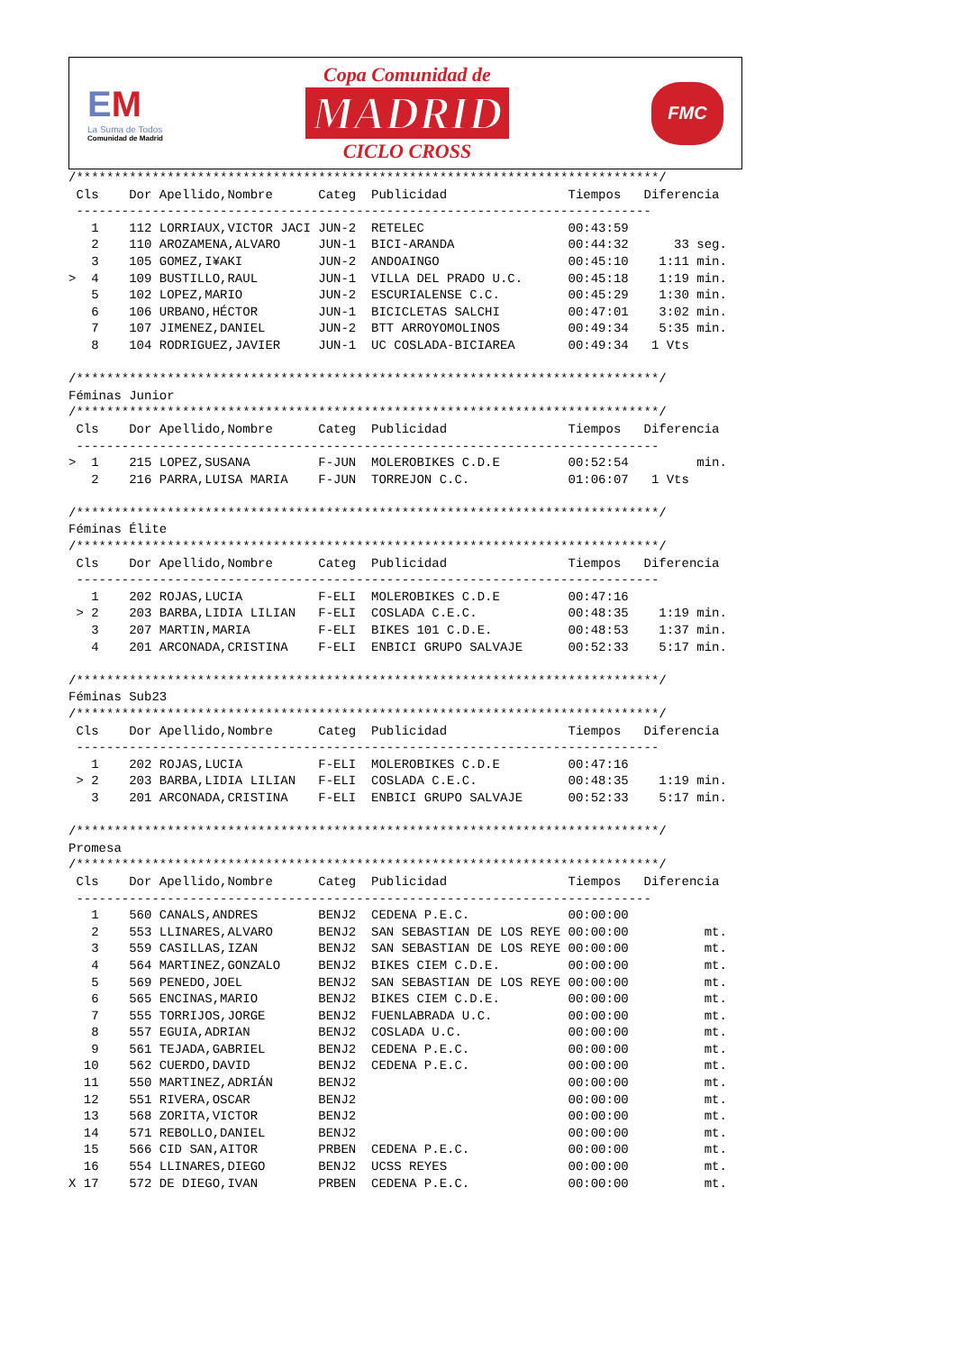EM
La Suma de Todos
Comunidad de Madrid
Copa Comunidad de
MADRID
CICLO CROSS
FMC
/*****************************************************************************/
 Cls    Dor Apellido,Nombre      Categ  Publicidad                Tiempos   Diferencia
 ----------------------------------------------------------------------------
   1    112 LORRIAUX,VICTOR JACI JUN-2  RETELEC                   00:43:59
   2    110 AROZAMENA,ALVARO     JUN-1  BICI-ARANDA               00:44:32      33 seg.
   3    105 GOMEZ,I¥AKI          JUN-2  ANDOAINGO                 00:45:10    1:11 min.
>  4    109 BUSTILLO,RAUL        JUN-1  VILLA DEL PRADO U.C.      00:45:18    1:19 min.
   5    102 LOPEZ,MARIO          JUN-2  ESCURIALENSE C.C.         00:45:29    1:30 min.
   6    106 URBANO,HÉCTOR        JUN-1  BICICLETAS SALCHI         00:47:01    3:02 min.
   7    107 JIMENEZ,DANIEL       JUN-2  BTT ARROYOMOLINOS         00:49:34    5:35 min.
   8    104 RODRIGUEZ,JAVIER     JUN-1  UC COSLADA-BICIAREA       00:49:34   1 Vts

/*****************************************************************************/
Féminas Junior
/*****************************************************************************/
 Cls    Dor Apellido,Nombre      Categ  Publicidad                Tiempos   Diferencia
 -----------------------------------------------------------------------------
>  1    215 LOPEZ,SUSANA         F-JUN  MOLEROBIKES C.D.E         00:52:54         min.
   2    216 PARRA,LUISA MARIA    F-JUN  TORREJON C.C.             01:06:07   1 Vts

/*****************************************************************************/
Féminas Élite
/*****************************************************************************/
 Cls    Dor Apellido,Nombre      Categ  Publicidad                Tiempos   Diferencia
 -----------------------------------------------------------------------------
   1    202 ROJAS,LUCIA          F-ELI  MOLEROBIKES C.D.E         00:47:16
 > 2    203 BARBA,LIDIA LILIAN   F-ELI  COSLADA C.E.C.            00:48:35    1:19 min.
   3    207 MARTIN,MARIA         F-ELI  BIKES 101 C.D.E.          00:48:53    1:37 min.
   4    201 ARCONADA,CRISTINA    F-ELI  ENBICI GRUPO SALVAJE      00:52:33    5:17 min.

/*****************************************************************************/
Féminas Sub23
/*****************************************************************************/
 Cls    Dor Apellido,Nombre      Categ  Publicidad                Tiempos   Diferencia
 -----------------------------------------------------------------------------
   1    202 ROJAS,LUCIA          F-ELI  MOLEROBIKES C.D.E         00:47:16
 > 2    203 BARBA,LIDIA LILIAN   F-ELI  COSLADA C.E.C.            00:48:35    1:19 min.
   3    201 ARCONADA,CRISTINA    F-ELI  ENBICI GRUPO SALVAJE      00:52:33    5:17 min.

/*****************************************************************************/
Promesa
/*****************************************************************************/
 Cls    Dor Apellido,Nombre      Categ  Publicidad                Tiempos   Diferencia
 ----------------------------------------------------------------------------
   1    560 CANALS,ANDRES        BENJ2  CEDENA P.E.C.             00:00:00
   2    553 LLINARES,ALVARO      BENJ2  SAN SEBASTIAN DE LOS REYE 00:00:00          mt.
   3    559 CASILLAS,IZAN        BENJ2  SAN SEBASTIAN DE LOS REYE 00:00:00          mt.
   4    564 MARTINEZ,GONZALO     BENJ2  BIKES CIEM C.D.E.         00:00:00          mt.
   5    569 PENEDO,JOEL          BENJ2  SAN SEBASTIAN DE LOS REYE 00:00:00          mt.
   6    565 ENCINAS,MARIO        BENJ2  BIKES CIEM C.D.E.         00:00:00          mt.
   7    555 TORRIJOS,JORGE       BENJ2  FUENLABRADA U.C.          00:00:00          mt.
   8    557 EGUIA,ADRIAN         BENJ2  COSLADA U.C.              00:00:00          mt.
   9    561 TEJADA,GABRIEL       BENJ2  CEDENA P.E.C.             00:00:00          mt.
  10    562 CUERDO,DAVID         BENJ2  CEDENA P.E.C.             00:00:00          mt.
  11    550 MARTINEZ,ADRIÁN      BENJ2                            00:00:00          mt.
  12    551 RIVERA,OSCAR         BENJ2                            00:00:00          mt.
  13    568 ZORITA,VICTOR        BENJ2                            00:00:00          mt.
  14    571 REBOLLO,DANIEL       BENJ2                            00:00:00          mt.
  15    566 CID SAN,AITOR        PRBEN  CEDENA P.E.C.             00:00:00          mt.
  16    554 LLINARES,DIEGO       BENJ2  UCSS REYES                00:00:00          mt.
X 17    572 DE DIEGO,IVAN        PRBEN  CEDENA P.E.C.             00:00:00          mt.